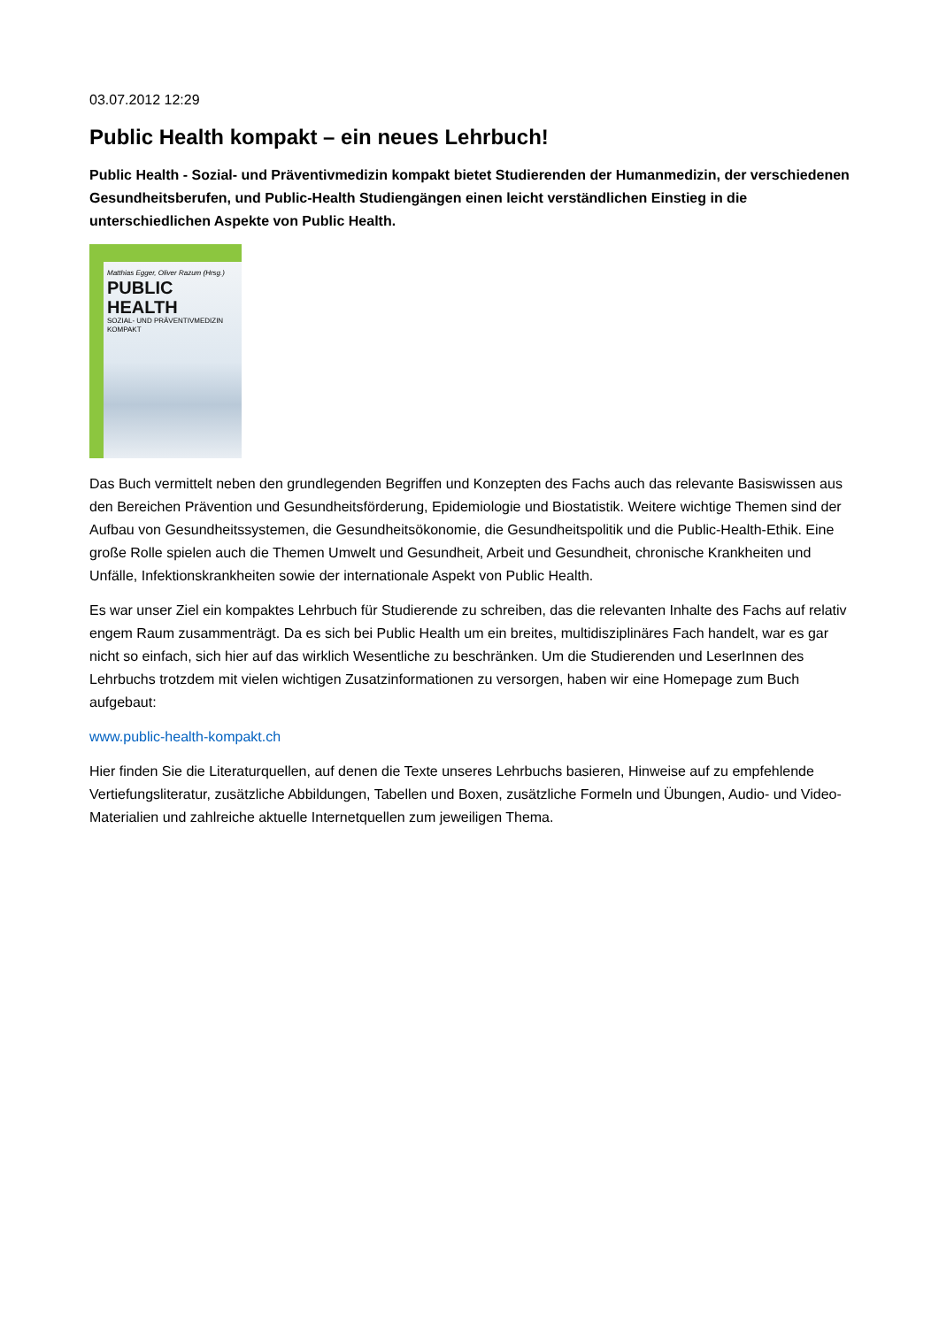03.07.2012 12:29
Public Health kompakt – ein neues Lehrbuch!
Public Health - Sozial- und Präventivmedizin kompakt bietet Studierenden der Humanmedizin, der verschiedenen Gesundheitsberufen, und Public-Health Studiengängen einen leicht verständlichen Einstieg in die unterschiedlichen Aspekte von Public Health.
Matthias Egger, Oliver Razum (Hrsg.)
PUBLIC
HEALTH
SOZIAL- UND PRÄVENTIVMEDIZIN KOMPAKT
Das Buch vermittelt neben den grundlegenden Begriffen und Konzepten des Fachs auch das relevante Basiswissen aus den Bereichen Prävention und Gesundheitsförderung, Epidemiologie und Biostatistik. Weitere wichtige Themen sind der Aufbau von Gesundheitssystemen, die Gesundheitsökonomie, die Gesundheitspolitik und die Public-Health-Ethik. Eine große Rolle spielen auch die Themen Umwelt und Gesundheit, Arbeit und Gesundheit, chronische Krankheiten und Unfälle, Infektionskrankheiten sowie der internationale Aspekt von Public Health.
Es war unser Ziel ein kompaktes Lehrbuch für Studierende zu schreiben, das die relevanten Inhalte des Fachs auf relativ engem Raum zusammenträgt. Da es sich bei Public Health um ein breites, multidisziplinäres Fach handelt, war es gar nicht so einfach, sich hier auf das wirklich Wesentliche zu beschränken. Um die Studierenden und LeserInnen des Lehrbuchs trotzdem mit vielen wichtigen Zusatzinformationen zu versorgen, haben wir eine Homepage zum Buch aufgebaut:
www.public-health-kompakt.ch
Hier finden Sie die Literaturquellen, auf denen die Texte unseres Lehrbuchs basieren, Hinweise auf zu empfehlende Vertiefungsliteratur, zusätzliche Abbildungen, Tabellen und Boxen, zusätzliche Formeln und Übungen, Audio- und Video-Materialien und zahlreiche aktuelle Internetquellen zum jeweiligen Thema.